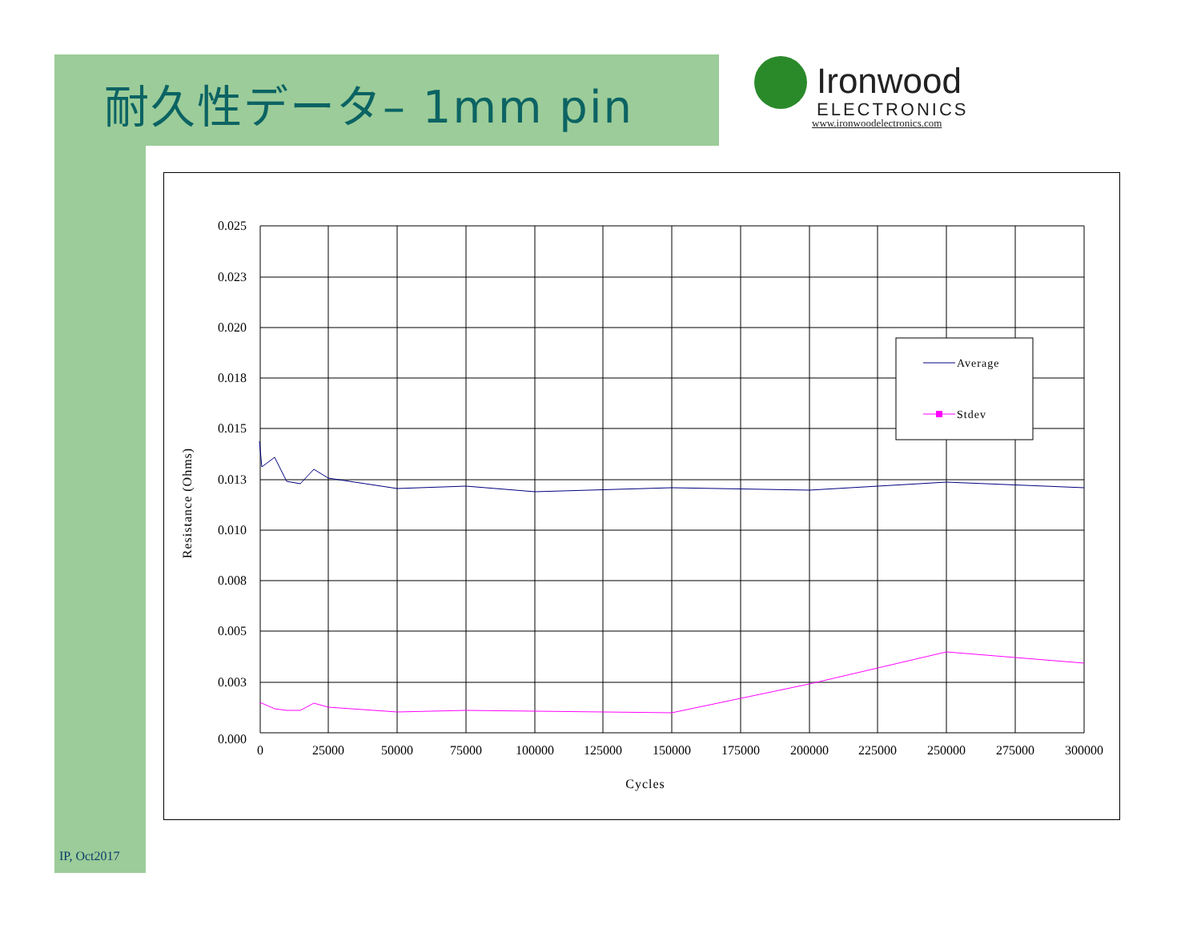耐久性データ– 1mm pin
Ironwood
ELECTRONICS
www.ironwoodelectronics.com
0.025
0.023
0.020
0.018
0.015
0.013
0.010
0.008
0.005
0.003
0.000
0
25000
50000
75000
100000
125000
150000
175000
200000
225000
250000
275000
300000
Cycles
Resistance (Ohms)
Average
Stdev
IP, Oct2017